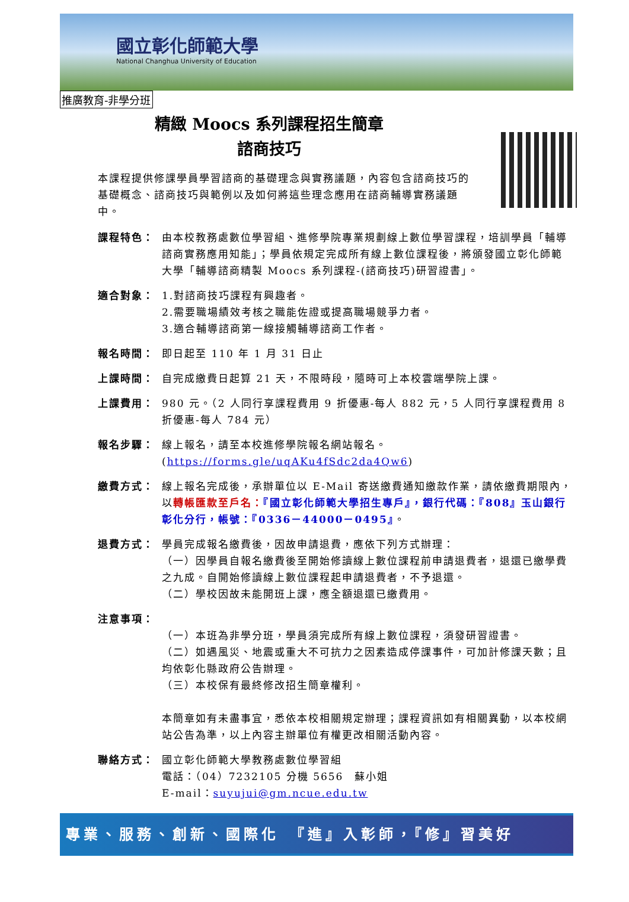國立彰化師範大學
National Changhua University of Education
推廣教育-非學分班
精緻 Moocs 系列課程招生簡章
諮商技巧
本課程提供修課學員學習諮商的基礎理念與實務議題，內容包含諮商技巧的基礎概念、諮商技巧與範例以及如何將這些理念應用在諮商輔導實務議題中。
課程特色： 由本校教務處數位學習組、進修學院專業規劃線上數位學習課程，培訓學員「輔導諮商實務應用知能」；學員依規定完成所有線上數位課程後，將頒發國立彰化師範大學「輔導諮商精製 Moocs 系列課程-(諮商技巧)研習證書」。
適合對象： 1.對諮商技巧課程有興趣者。
2.需要職場績效考核之職能佐證或提高職場競爭力者。
3.適合輔導諮商第一線接觸輔導諮商工作者。
報名時間： 即日起至 110 年 1 月 31 日止
上課時間： 自完成繳費日起算 21 天，不限時段，隨時可上本校雲端學院上課。
上課費用： 980 元。（2 人同行享課程費用 9 折優惠-每人 882 元，5 人同行享課程費用 8 折優惠-每人 784 元）
報名步驟： 線上報名，請至本校進修學院報名網站報名。
(https://forms.gle/uqAKu4fSdc2da4Qw6)
繳費方式： 線上報名完成後，承辦單位以 E-Mail 寄送繳費通知繳款作業，請依繳費期限內，以轉帳匯款至戶名：『國立彰化師範大學招生專戶』，銀行代碼：『808』玉山銀行彰化分行，帳號：『0336－44000－0495』。
退費方式： 學員完成報名繳費後，因故申請退費，應依下列方式辦理：
（一）因學員自報名繳費後至開始修讀線上數位課程前申請退費者，退還已繳學費之九成。自開始修讀線上數位課程起申請退費者，不予退還。
（二）學校因故未能開班上課，應全額退還已繳費用。
注意事項：
（一）本班為非學分班，學員須完成所有線上數位課程，須發研習證書。
（二）如遇風災、地震或重大不可抗力之因素造成停課事件，可加計修課天數；且均依彰化縣政府公告辦理。
（三）本校保有最終修改招生簡章權利。
本簡章如有未盡事宜，悉依本校相關規定辦理；課程資訊如有相關異動，以本校網站公告為準，以上內容主辦單位有權更改相關活動內容。
聯絡方式： 國立彰化師範大學教務處數位學習組
電話：（04）7232105 分機 5656　蘇小姐
E-mail：suyujui@gm.ncue.edu.tw
專業、服務、創新、國際化　『進』入彰師，『修』習美好